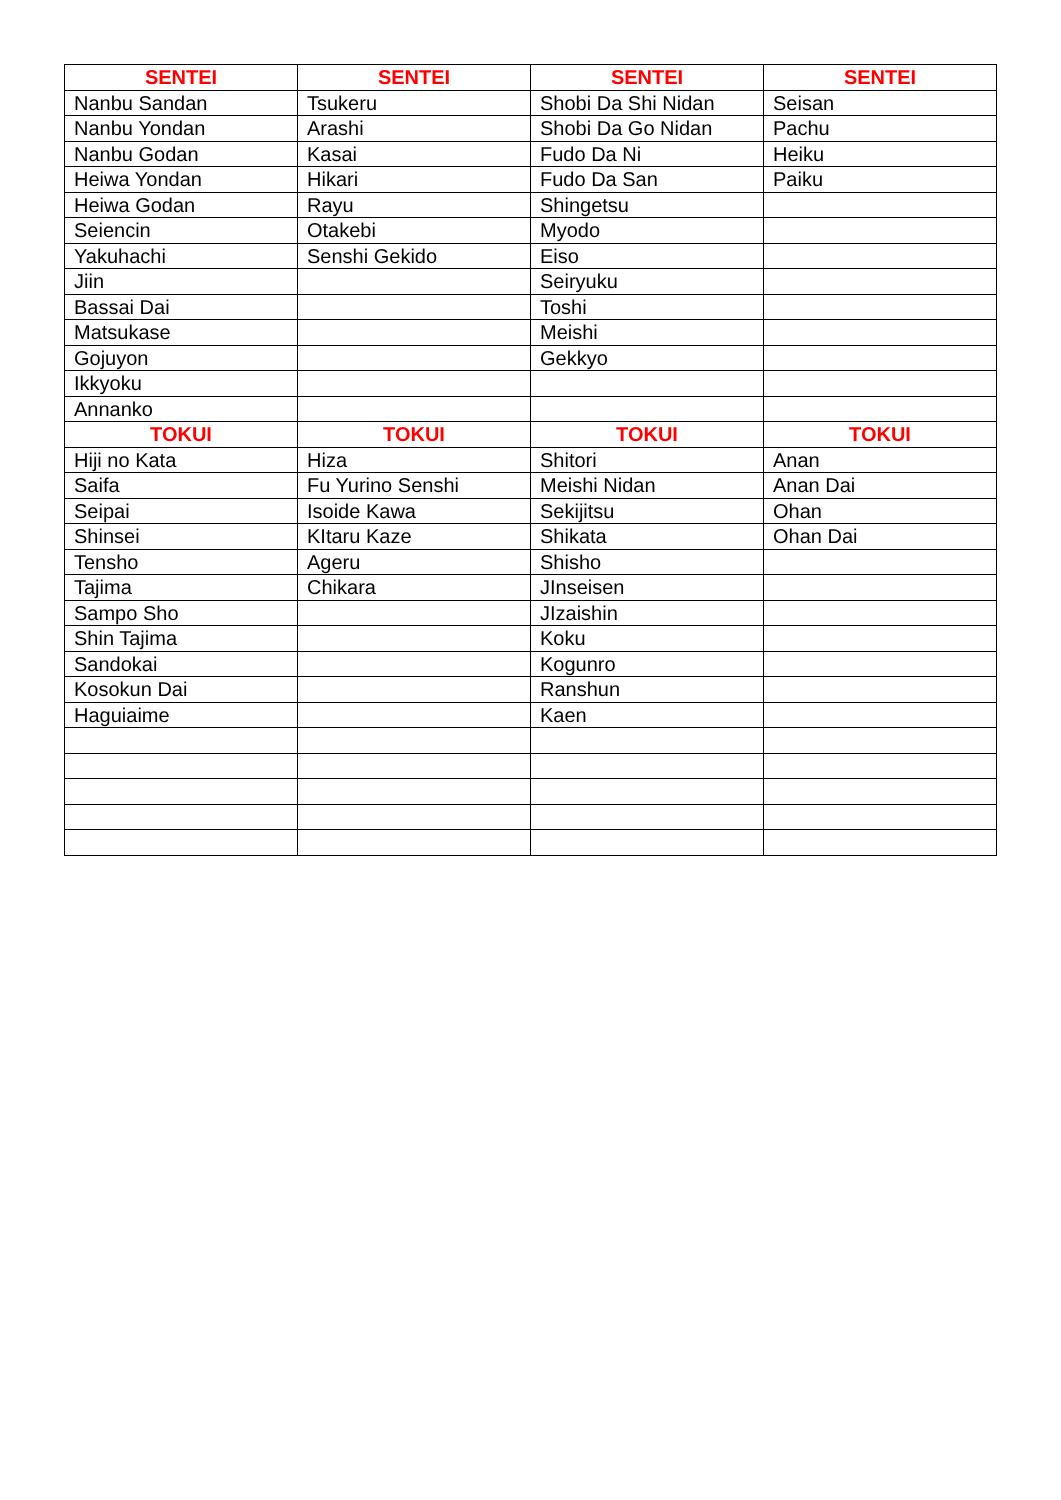| SENTEI | SENTEI | SENTEI | SENTEI |
| --- | --- | --- | --- |
| Nanbu Sandan | Tsukeru | Shobi Da Shi Nidan | Seisan |
| Nanbu Yondan | Arashi | Shobi Da Go Nidan | Pachu |
| Nanbu Godan | Kasai | Fudo Da Ni | Heiku |
| Heiwa Yondan | Hikari | Fudo Da San | Paiku |
| Heiwa Godan | Rayu | Shingetsu | |
| Seiencin | Otakebi | Myodo | |
| Yakuhachi | Senshi Gekido | Eiso | |
| Jiin | | Seiryuku | |
| Bassai Dai | | Toshi | |
| Matsukase | | Meishi | |
| Gojuyon | | Gekkyo | |
| Ikkyoku | | | |
| Annanko | | | |
| TOKUI | TOKUI | TOKUI | TOKUI |
| Hiji no Kata | Hiza | Shitori | Anan |
| Saifa | Fu Yurino Senshi | Meishi Nidan | Anan Dai |
| Seipai | Isoide Kawa | Sekijitsu | Ohan |
| Shinsei | KItaru Kaze | Shikata | Ohan Dai |
| Tensho | Ageru | Shisho | |
| Tajima | Chikara | JInseisen | |
| Sampo Sho | | JIzaishin | |
| Shin Tajima | | Koku | |
| Sandokai | | Kogunro | |
| Kosokun Dai | | Ranshun | |
| Haguiaime | | Kaen | |